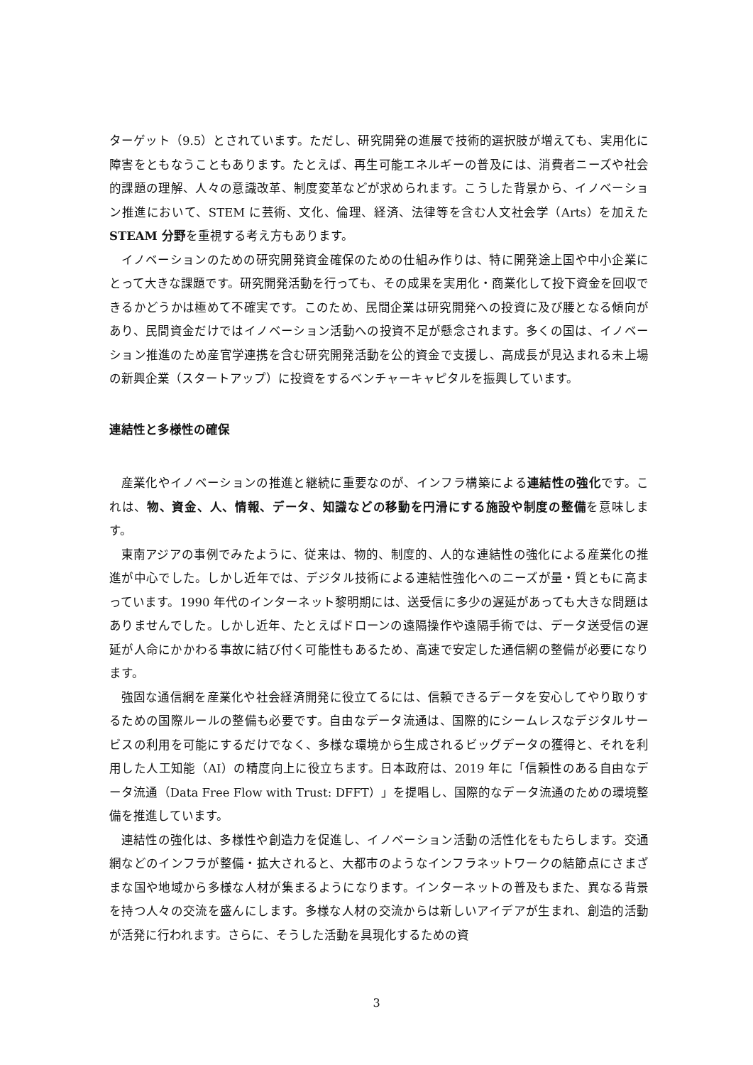ターゲット（9.5）とされています。ただし、研究開発の進展で技術的選択肢が増えても、実用化に障害をともなうこともあります。たとえば、再生可能エネルギーの普及には、消費者ニーズや社会的課題の理解、人々の意識改革、制度変革などが求められます。こうした背景から、イノベーション推進において、STEM に芸術、文化、倫理、経済、法律等を含む人文社会学（Arts）を加えた STEAM 分野を重視する考え方もあります。
イノベーションのための研究開発資金確保のための仕組み作りは、特に開発途上国や中小企業にとって大きな課題です。研究開発活動を行っても、その成果を実用化・商業化して投下資金を回収できるかどうかは極めて不確実です。このため、民間企業は研究開発への投資に及び腰となる傾向があり、民間資金だけではイノベーション活動への投資不足が懸念されます。多くの国は、イノベーション推進のため産官学連携を含む研究開発活動を公的資金で支援し、高成長が見込まれる未上場の新興企業（スタートアップ）に投資をするベンチャーキャピタルを振興しています。
連結性と多様性の確保
産業化やイノベーションの推進と継続に重要なのが、インフラ構築による連結性の強化です。これは、物、資金、人、情報、データ、知識などの移動を円滑にする施設や制度の整備を意味します。
東南アジアの事例でみたように、従来は、物的、制度的、人的な連結性の強化による産業化の推進が中心でした。しかし近年では、デジタル技術による連結性強化へのニーズが量・質ともに高まっています。1990 年代のインターネット黎明期には、送受信に多少の遅延があっても大きな問題はありませんでした。しかし近年、たとえばドローンの遠隔操作や遠隔手術では、データ送受信の遅延が人命にかかわる事故に結び付く可能性もあるため、高速で安定した通信網の整備が必要になります。
強固な通信網を産業化や社会経済開発に役立てるには、信頼できるデータを安心してやり取りするための国際ルールの整備も必要です。自由なデータ流通は、国際的にシームレスなデジタルサービスの利用を可能にするだけでなく、多様な環境から生成されるビッグデータの獲得と、それを利用した人工知能（AI）の精度向上に役立ちます。日本政府は、2019 年に「信頼性のある自由なデータ流通（Data Free Flow with Trust: DFFT）」を提唱し、国際的なデータ流通のための環境整備を推進しています。
連結性の強化は、多様性や創造力を促進し、イノベーション活動の活性化をもたらします。交通網などのインフラが整備・拡大されると、大都市のようなインフラネットワークの結節点にさまざまな国や地域から多様な人材が集まるようになります。インターネットの普及もまた、異なる背景を持つ人々の交流を盛んにします。多様な人材の交流からは新しいアイデアが生まれ、創造的活動が活発に行われます。さらに、そうした活動を具現化するための資
3